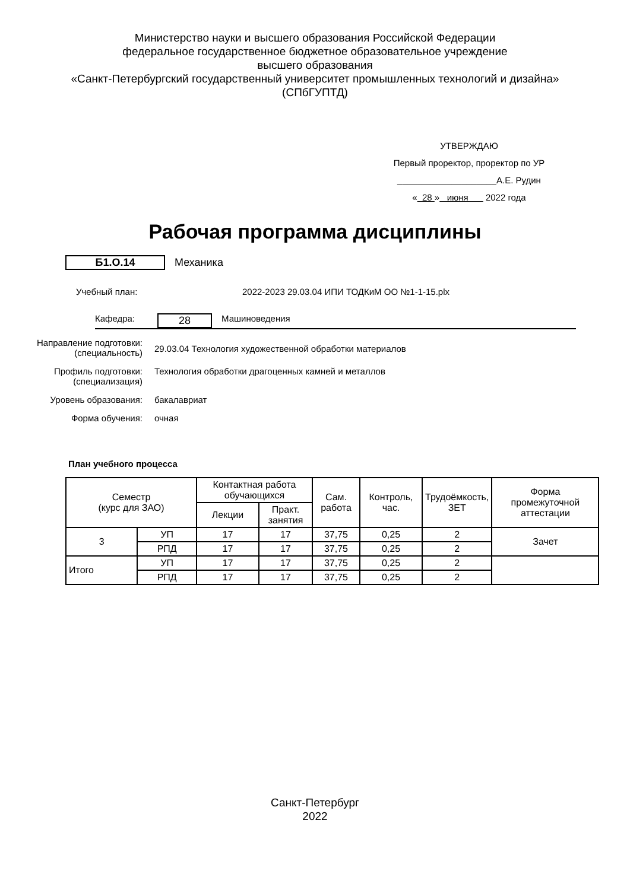Министерство науки и высшего образования Российской Федерации
федеральное государственное бюджетное образовательное учреждение
высшего образования
«Санкт-Петербургский государственный университет промышленных технологий и дизайна»
(СПбГУПТД)
УТВЕРЖДАЮ
Первый проректор, проректор по УР
____________________А.Е. Рудин
« 28 » июня 2022 года
Рабочая программа дисциплины
Б1.О.14 Механика
Учебный план: 2022-2023 29.03.04 ИПИ ТОДКиМ ОО №1-1-15.plx
Кафедра: 28 Машиноведения
Направление подготовки: (специальность) 29.03.04 Технология художественной обработки материалов
Профиль подготовки: (специализация) Технология обработки драгоценных камней и металлов
Уровень образования: бакалавриат
Форма обучения: очная
План учебного процесса
| Семестр (курс для ЗАО) | | Контактная работа обучающихся | | Сам. работа | Контроль, час. | Трудоёмкость, ЗЕТ | Форма промежуточной аттестации |
| --- | --- | --- | --- | --- | --- | --- | --- |
| | | Лекции | Практ. занятия | | | | |
| 3 | УП | 17 | 17 | 37,75 | 0,25 | 2 | Зачет |
| | РПД | 17 | 17 | 37,75 | 0,25 | 2 | |
| Итого | УП | 17 | 17 | 37,75 | 0,25 | 2 | |
| | РПД | 17 | 17 | 37,75 | 0,25 | 2 | |
Санкт-Петербург
2022